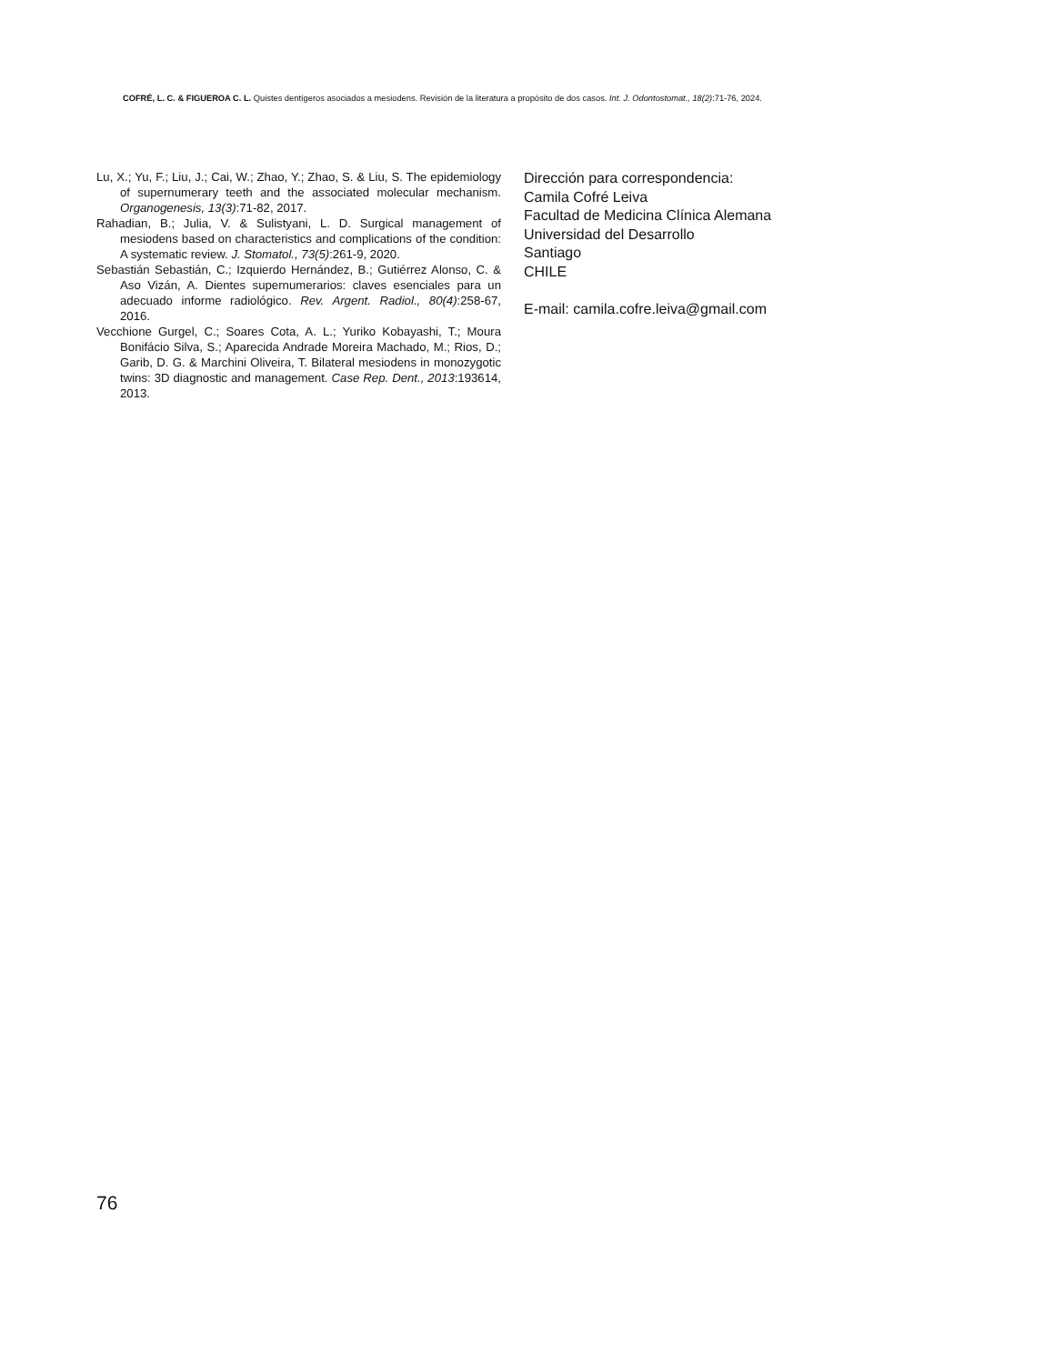COFRÉ, L. C. & FIGUEROA C. L. Quistes dentígeros asociados a mesiodens. Revisión de la literatura a propósito de dos casos. Int. J. Odontostomat., 18(2):71-76, 2024.
Lu, X.; Yu, F.; Liu, J.; Cai, W.; Zhao, Y.; Zhao, S. & Liu, S. The epidemiology of supernumerary teeth and the associated molecular mechanism. Organogenesis, 13(3):71-82, 2017.
Rahadian, B.; Julia, V. & Sulistyani, L. D. Surgical management of mesiodens based on characteristics and complications of the condition: A systematic review. J. Stomatol., 73(5):261-9, 2020.
Sebastián Sebastián, C.; Izquierdo Hernández, B.; Gutiérrez Alonso, C. & Aso Vizán, A. Dientes supernumerarios: claves esenciales para un adecuado informe radiológico. Rev. Argent. Radiol., 80(4):258-67, 2016.
Vecchione Gurgel, C.; Soares Cota, A. L.; Yuriko Kobayashi, T.; Moura Bonifácio Silva, S.; Aparecida Andrade Moreira Machado, M.; Rios, D.; Garib, D. G. & Marchini Oliveira, T. Bilateral mesiodens in monozygotic twins: 3D diagnostic and management. Case Rep. Dent., 2013:193614, 2013.
Dirección para correspondencia:
Camila Cofré Leiva
Facultad de Medicina Clínica Alemana
Universidad del Desarrollo
Santiago
CHILE
E-mail: camila.cofre.leiva@gmail.com
76